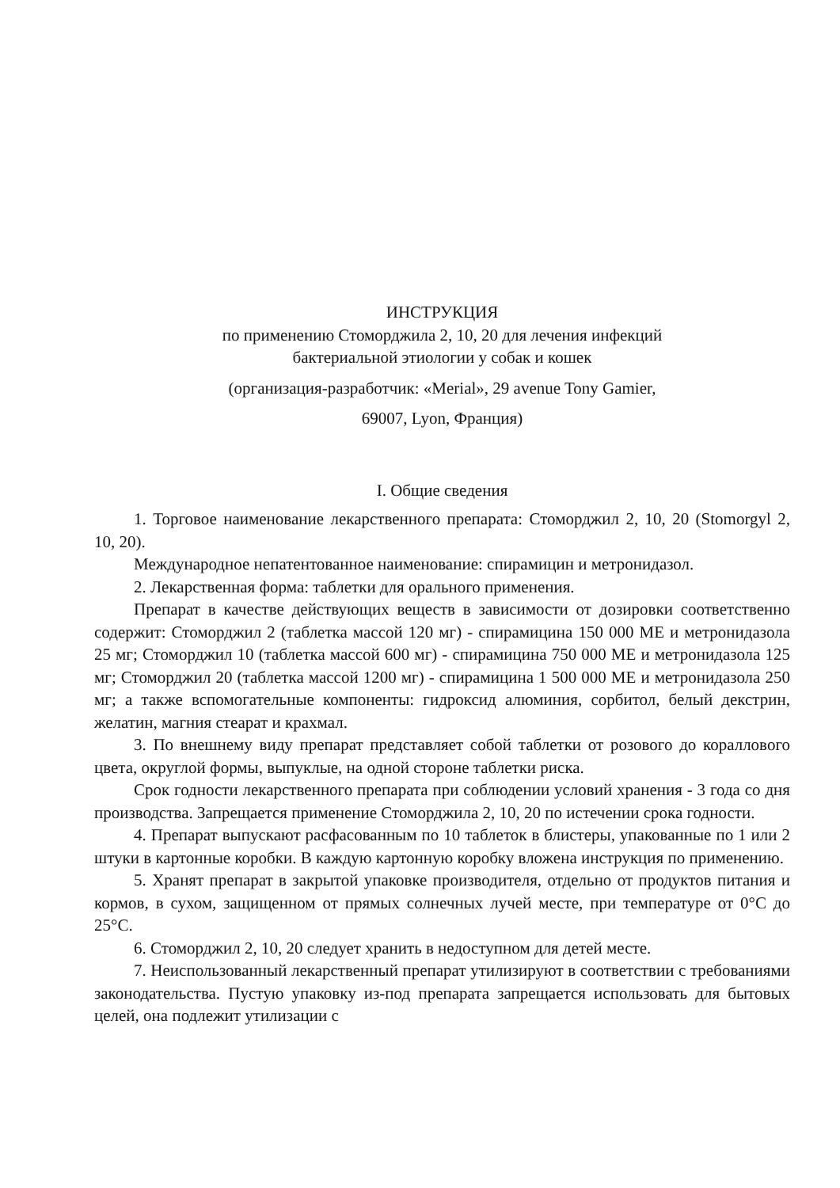ИНСТРУКЦИЯ
по применению Стоморджила 2, 10, 20 для лечения инфекций
бактериальной этиологии у собак и кошек
(организация-разработчик: «Merial», 29 avenue Tony Gamier,
69007, Lyon, Франция)
I. Общие сведения
1. Торговое наименование лекарственного препарата: Стоморджил 2, 10, 20 (Stomorgyl 2, 10, 20).
Международное непатентованное наименование: спирамицин и метронидазол.
2. Лекарственная форма: таблетки для орального применения.
Препарат в качестве действующих веществ в зависимости от дозировки соответственно содержит: Стоморджил 2 (таблетка массой 120 мг) - спирамицина 150 000 МЕ и метронидазола 25 мг; Стоморджил 10 (таблетка массой 600 мг) - спирамицина 750 000 МЕ и метронидазола 125 мг; Стоморджил 20 (таблетка массой 1200 мг) - спирамицина 1 500 000 МЕ и метронидазола 250 мг; а также вспомогательные компоненты: гидроксид алюминия, сорбитол, белый декстрин, желатин, магния стеарат и крахмал.
3. По внешнему виду препарат представляет собой таблетки от розового до кораллового цвета, округлой формы, выпуклые, на одной стороне таблетки риска.
Срок годности лекарственного препарата при соблюдении условий хранения - 3 года со дня производства. Запрещается применение Стоморджила 2, 10, 20 по истечении срока годности.
4. Препарат выпускают расфасованным по 10 таблеток в блистеры, упакованные по 1 или 2 штуки в картонные коробки. В каждую картонную коробку вложена инструкция по применению.
5. Хранят препарат в закрытой упаковке производителя, отдельно от продуктов питания и кормов, в сухом, защищенном от прямых солнечных лучей месте, при температуре от 0°C до 25°C.
6. Стоморджил 2, 10, 20 следует хранить в недоступном для детей месте.
7. Неиспользованный лекарственный препарат утилизируют в соответствии с требованиями законодательства. Пустую упаковку из-под препарата запрещается использовать для бытовых целей, она подлежит утилизации с